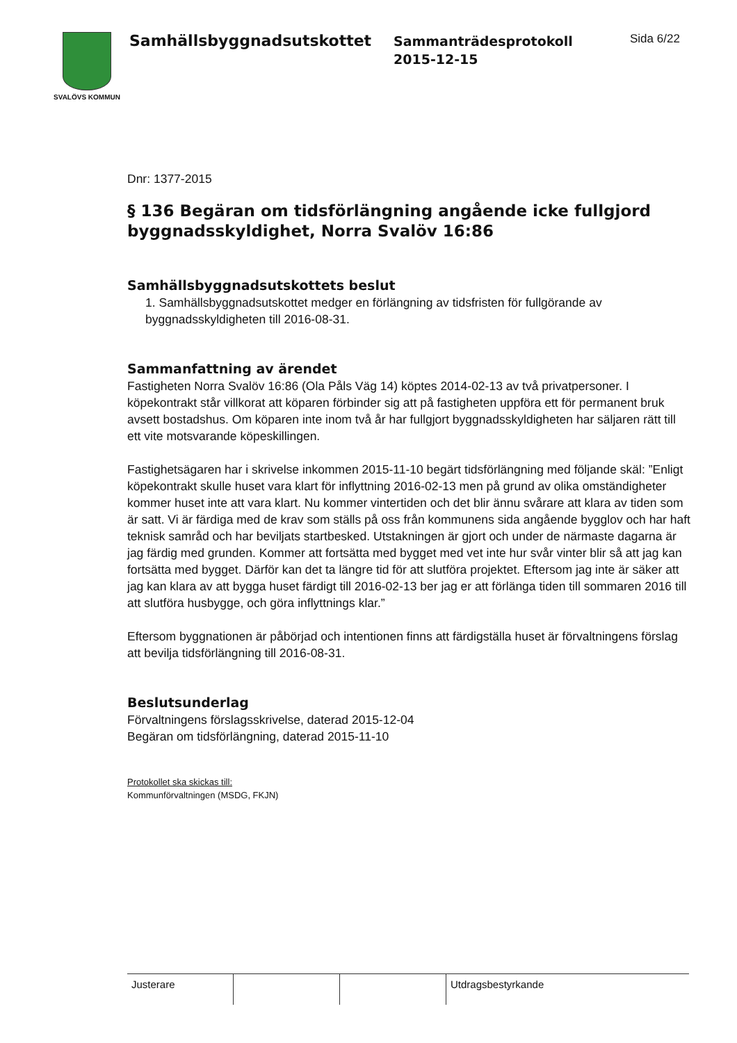SVALÖVS KOMMUN
Samhällsbyggnadsutskottet
Sammanträdesprotokoll
2015-12-15
Sida 6/22
Dnr: 1377-2015
§ 136 Begäran om tidsförlängning angående icke fullgjord byggnadsskyldighet, Norra Svalöv 16:86
Samhällsbyggnadsutskottets beslut
1. Samhällsbyggnadsutskottet medger en förlängning av tidsfristen för fullgörande av byggnadsskyldigheten till 2016-08-31.
Sammanfattning av ärendet
Fastigheten Norra Svalöv 16:86 (Ola Påls Väg 14) köptes 2014-02-13 av två privatpersoner. I köpekontrakt står villkorat att köparen förbinder sig att på fastigheten uppföra ett för permanent bruk avsett bostadshus. Om köparen inte inom två år har fullgjort byggnadsskyldigheten har säljaren rätt till ett vite motsvarande köpeskillingen.
Fastighetsägaren har i skrivelse inkommen 2015-11-10 begärt tidsförlängning med följande skäl: ”Enligt köpekontrakt skulle huset vara klart för inflyttning 2016-02-13 men på grund av olika omständigheter kommer huset inte att vara klart. Nu kommer vintertiden och det blir ännu svårare att klara av tiden som är satt. Vi är färdiga med de krav som ställs på oss från kommunens sida angående bygglov och har haft teknisk samråd och har beviljats startbesked. Utstakningen är gjort och under de närmaste dagarna är jag färdig med grunden. Kommer att fortsätta med bygget med vet inte hur svår vinter blir så att jag kan fortsätta med bygget. Därför kan det ta längre tid för att slutföra projektet. Eftersom jag inte är säker att jag kan klara av att bygga huset färdigt till 2016-02-13 ber jag er att förlänga tiden till sommaren 2016 till att slutföra husbygge, och göra inflyttnings klar.”
Eftersom byggnationen är påbörjad och intentionen finns att färdigställa huset är förvaltningens förslag att bevilja tidsförlängning till 2016-08-31.
Beslutsunderlag
Förvaltningens förslagsskrivelse, daterad 2015-12-04
Begäran om tidsförlängning, daterad 2015-11-10
Protokollet ska skickas till:
Kommunförvaltningen (MSDG, FKJN)
| Justerare | | | Utdragsbestyrkande |